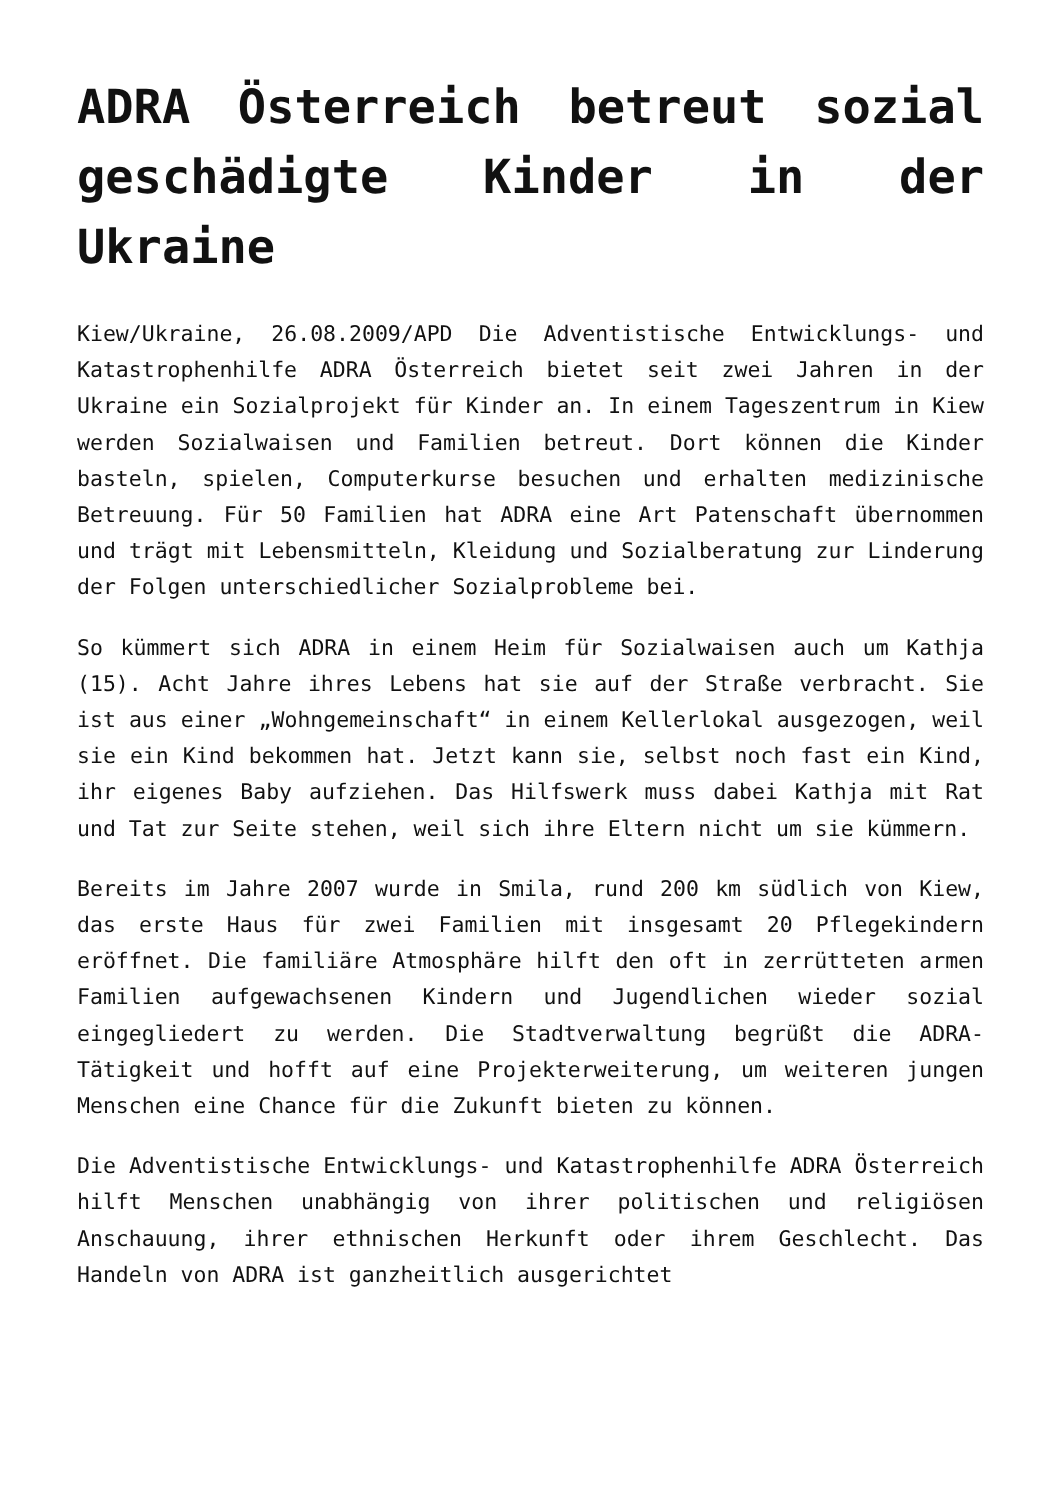ADRA Österreich betreut sozial geschädigte Kinder in der Ukraine
Kiew/Ukraine, 26.08.2009/APD Die Adventistische Entwicklungs- und Katastrophenhilfe ADRA Österreich bietet seit zwei Jahren in der Ukraine ein Sozialprojekt für Kinder an. In einem Tageszentrum in Kiew werden Sozialwaisen und Familien betreut. Dort können die Kinder basteln, spielen, Computerkurse besuchen und erhalten medizinische Betreuung. Für 50 Familien hat ADRA eine Art Patenschaft übernommen und trägt mit Lebensmitteln, Kleidung und Sozialberatung zur Linderung der Folgen unterschiedlicher Sozialprobleme bei.
So kümmert sich ADRA in einem Heim für Sozialwaisen auch um Kathja (15). Acht Jahre ihres Lebens hat sie auf der Straße verbracht. Sie ist aus einer „Wohngemeinschaft“ in einem Kellerlokal ausgezogen, weil sie ein Kind bekommen hat. Jetzt kann sie, selbst noch fast ein Kind, ihr eigenes Baby aufziehen. Das Hilfswerk muss dabei Kathja mit Rat und Tat zur Seite stehen, weil sich ihre Eltern nicht um sie kümmern.
Bereits im Jahre 2007 wurde in Smila, rund 200 km südlich von Kiew, das erste Haus für zwei Familien mit insgesamt 20 Pflegekindern eröffnet. Die familiäre Atmosphäre hilft den oft in zerrütteten armen Familien aufgewachsenen Kindern und Jugendlichen wieder sozial eingegliedert zu werden. Die Stadtverwaltung begrüßt die ADRA-Tätigkeit und hofft auf eine Projekterweiterung, um weiteren jungen Menschen eine Chance für die Zukunft bieten zu können.
Die Adventistische Entwicklungs- und Katastrophenhilfe ADRA Österreich hilft Menschen unabhängig von ihrer politischen und religiösen Anschauung, ihrer ethnischen Herkunft oder ihrem Geschlecht. Das Handeln von ADRA ist ganzheitlich ausgerichtet